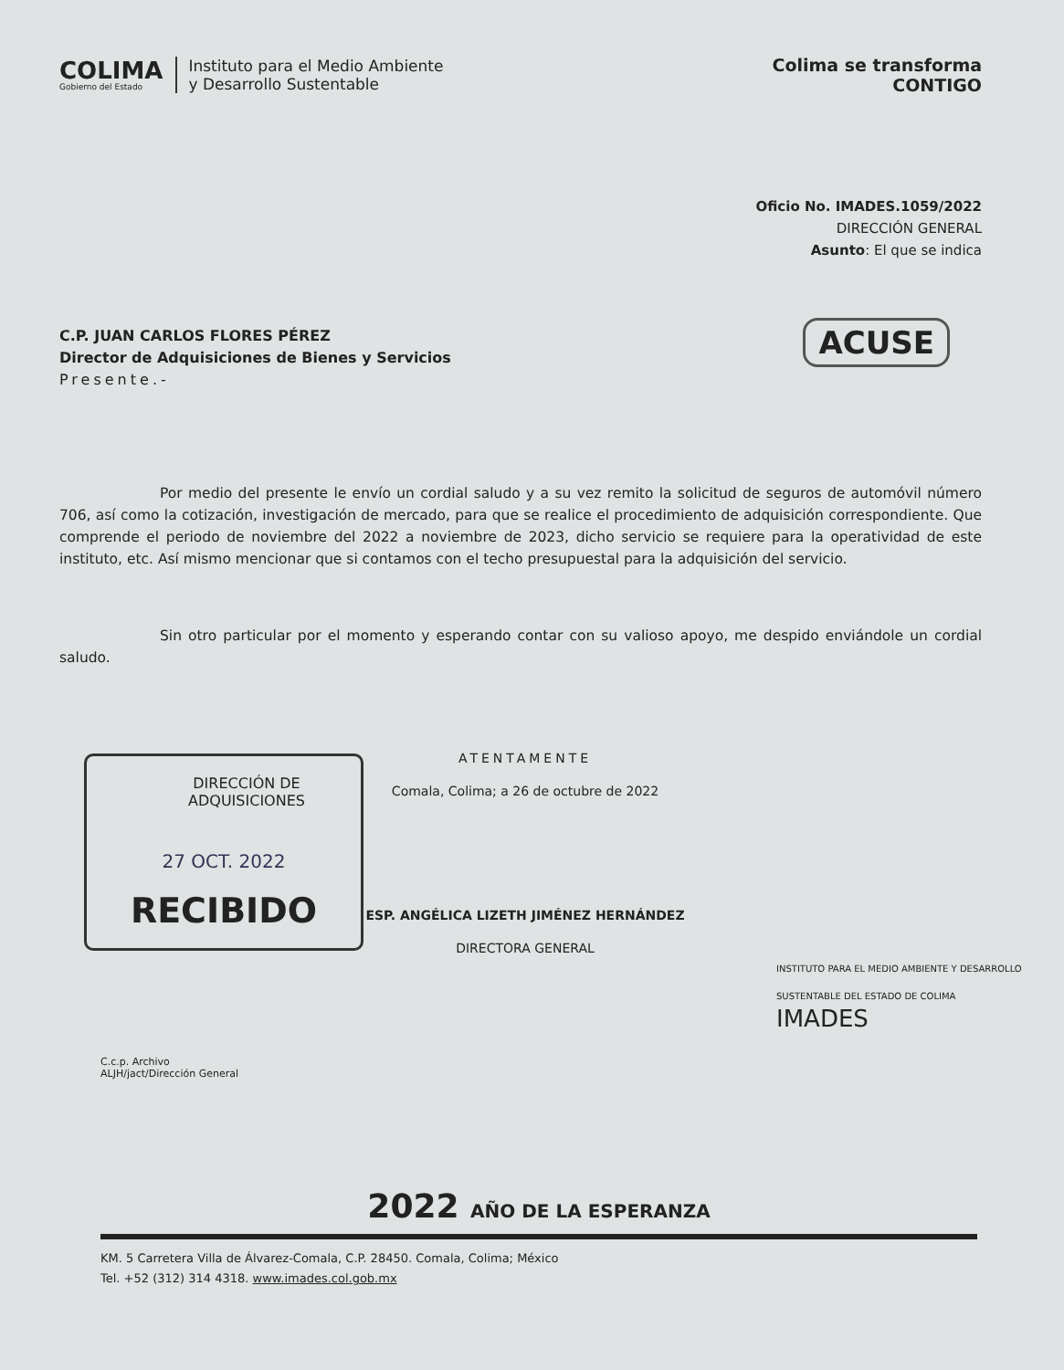COLIMA
Gobierno del Estado
Instituto para el Medio Ambiente
y Desarrollo Sustentable
Colima se transforma
CONTIGO
Oficio No. IMADES.1059/2022
DIRECCIÓN GENERAL
Asunto: El que se indica
ACUSE
C.P. JUAN CARLOS FLORES PÉREZ
Director de Adquisiciones de Bienes y Servicios
Presente.-
Por medio del presente le envío un cordial saludo y a su vez remito la solicitud de seguros de automóvil número 706, así como la cotización, investigación de mercado, para que se realice el procedimiento de adquisición correspondiente. Que comprende el periodo de noviembre del 2022 a noviembre de 2023, dicho servicio se requiere para la operatividad de este instituto, etc. Así mismo mencionar que si contamos con el techo presupuestal para la adquisición del servicio.
Sin otro particular por el momento y esperando contar con su valioso apoyo, me despido enviándole un cordial saludo.
DIRECCIÓN DE ADQUISICIONES
27 OCT. 2022
RECIBIDO
ATENTAMENTE
Comala, Colima; a 26 de octubre de 2022
ESP. ANGÉLICA LIZETH JIMÉNEZ HERNÁNDEZ
DIRECTORA GENERAL
INSTITUTO PARA EL MEDIO AMBIENTE Y DESARROLLO SUSTENTABLE DEL ESTADO DE COLIMA
IMADES
C.c.p. Archivo
ALJH/jact/Dirección General
2022 AÑO DE LA ESPERANZA
KM. 5 Carretera Villa de Álvarez-Comala, C.P. 28450. Comala, Colima; México
Tel. +52 (312) 314 4318. www.imades.col.gob.mx